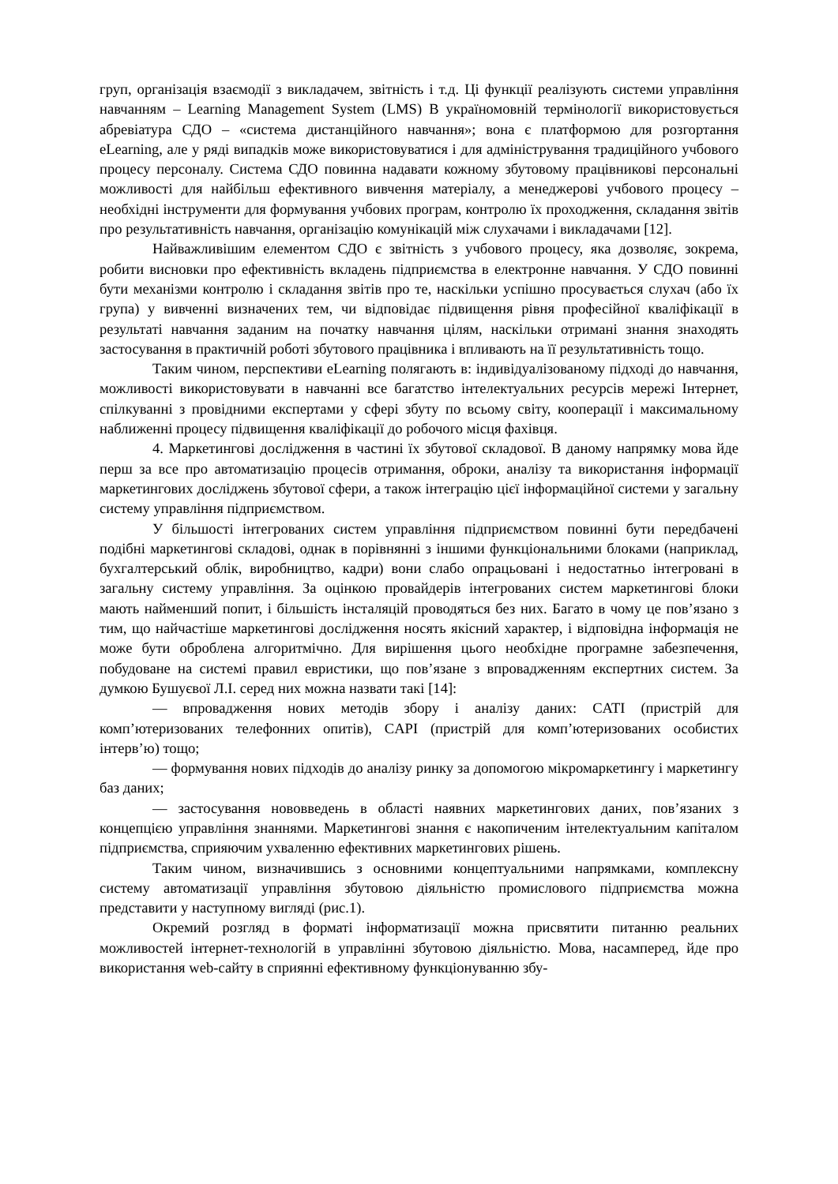груп, організація взаємодії з викладачем, звітність і т.д. Ці функції реалізують системи управління навчанням – Learning Management System (LMS) В україномовній термінології використовується абревіатура СДО – «система дистанційного навчання»; вона є платформою для розгортання eLearning, але у ряді випадків може використовуватися і для адміністрування традиційного учбового процесу персоналу. Система СДО повинна надавати кожному збутовому працівникові персональні можливості для найбільш ефективного вивчення матеріалу, а менеджерові учбового процесу – необхідні інструменти для формування учбових програм, контролю їх проходження, складання звітів про результативність навчання, організацію комунікацій між слухачами і викладачами [12].
Найважливішим елементом СДО є звітність з учбового процесу, яка дозволяє, зокрема, робити висновки про ефективність вкладень підприємства в електронне навчання. У СДО повинні бути механізми контролю і складання звітів про те, наскільки успішно просувається слухач (або їх група) у вивченні визначених тем, чи відповідає підвищення рівня професійної кваліфікації в результаті навчання заданим на початку навчання цілям, наскільки отримані знання знаходять застосування в практичній роботі збутового працівника і впливають на її результативність тощо.
Таким чином, перспективи eLearning полягають в: індивідуалізованому підході до навчання, можливості використовувати в навчанні все багатство інтелектуальних ресурсів мережі Інтернет, спілкуванні з провідними експертами у сфері збуту по всьому світу, кооперації і максимальному наближенні процесу підвищення кваліфікації до робочого місця фахівця.
4. Маркетингові дослідження в частині їх збутової складової. В даному напрямку мова йде перш за все про автоматизацію процесів отримання, оброки, аналізу та використання інформації маркетингових досліджень збутової сфери, а також інтеграцію цієї інформаційної системи у загальну систему управління підприємством.
У більшості інтегрованих систем управління підприємством повинні бути передбачені подібні маркетингові складові, однак в порівнянні з іншими функціональними блоками (наприклад, бухгалтерський облік, виробництво, кадри) вони слабо опрацьовані і недостатньо інтегровані в загальну систему управління. За оцінкою провайдерів інтегрованих систем маркетингові блоки мають найменший попит, і більшість інсталяцій проводяться без них. Багато в чому це пов’язано з тим, що найчастіше маркетингові дослідження носять якісний характер, і відповідна інформація не може бути оброблена алгоритмічно. Для вирішення цього необхідне програмне забезпечення, побудоване на системі правил евристики, що пов’язане з впровадженням експертних систем. За думкою Бушуєвої Л.І. серед них можна назвати такі [14]:
— впровадження нових методів збору і аналізу даних: CATI (пристрій для комп’ютеризованих телефонних опитів), CAPI (пристрій для комп’ютеризованих особистих інтерв’ю) тощо;
— формування нових підходів до аналізу ринку за допомогою мікромаркетингу і маркетингу баз даних;
— застосування нововведень в області наявних маркетингових даних, пов’язаних з концепцією управління знаннями. Маркетингові знання є накопиченим інтелектуальним капіталом підприємства, сприяючим ухваленню ефективних маркетингових рішень.
Таким чином, визначившись з основними концептуальними напрямками, комплексну систему автоматизації управління збутовою діяльністю промислового підприємства можна представити у наступному вигляді (рис.1).
Окремий розгляд в форматі інформатизації можна присвятити питанню реальних можливостей інтернет-технологій в управлінні збутовою діяльністю. Мова, насамперед, йде про використання web-сайту в сприянні ефективному функціонуванню збу-